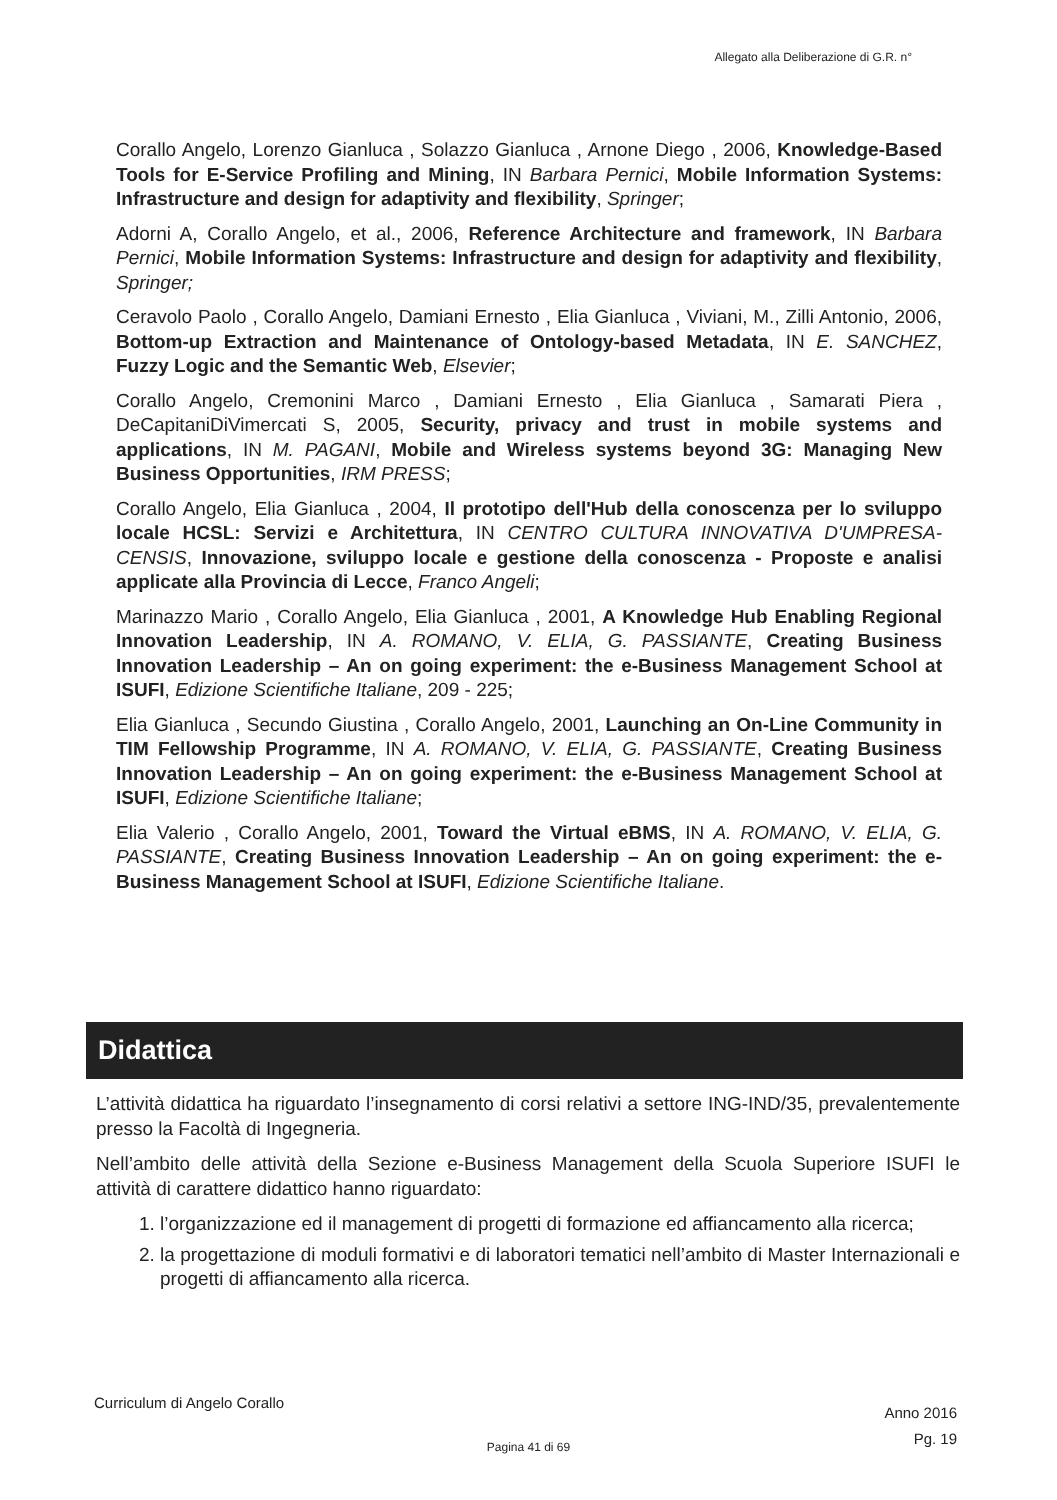Allegato alla Deliberazione di G.R. n°
Corallo Angelo, Lorenzo Gianluca , Solazzo Gianluca , Arnone Diego , 2006, Knowledge-Based Tools for E-Service Profiling and Mining, IN Barbara Pernici, Mobile Information Systems: Infrastructure and design for adaptivity and flexibility, Springer;
Adorni A, Corallo Angelo, et al., 2006, Reference Architecture and framework, IN Barbara Pernici, Mobile Information Systems: Infrastructure and design for adaptivity and flexibility, Springer;
Ceravolo Paolo , Corallo Angelo, Damiani Ernesto , Elia Gianluca , Viviani, M., Zilli Antonio, 2006, Bottom-up Extraction and Maintenance of Ontology-based Metadata, IN E. SANCHEZ, Fuzzy Logic and the Semantic Web, Elsevier;
Corallo Angelo, Cremonini Marco , Damiani Ernesto , Elia Gianluca , Samarati Piera , DeCapitaniDiVimercati S, 2005, Security, privacy and trust in mobile systems and applications, IN M. PAGANI, Mobile and Wireless systems beyond 3G: Managing New Business Opportunities, IRM PRESS;
Corallo Angelo, Elia Gianluca , 2004, Il prototipo dell'Hub della conoscenza per lo sviluppo locale HCSL: Servizi e Architettura, IN CENTRO CULTURA INNOVATIVA D'UMPRESA-CENSIS, Innovazione, sviluppo locale e gestione della conoscenza - Proposte e analisi applicate alla Provincia di Lecce, Franco Angeli;
Marinazzo Mario , Corallo Angelo, Elia Gianluca , 2001, A Knowledge Hub Enabling Regional Innovation Leadership, IN A. ROMANO, V. ELIA, G. PASSIANTE, Creating Business Innovation Leadership – An on going experiment: the e-Business Management School at ISUFI, Edizione Scientifiche Italiane, 209 - 225;
Elia Gianluca , Secundo Giustina , Corallo Angelo, 2001, Launching an On-Line Community in TIM Fellowship Programme, IN A. ROMANO, V. ELIA, G. PASSIANTE, Creating Business Innovation Leadership – An on going experiment: the e-Business Management School at ISUFI, Edizione Scientifiche Italiane;
Elia Valerio , Corallo Angelo, 2001, Toward the Virtual eBMS, IN A. ROMANO, V. ELIA, G. PASSIANTE, Creating Business Innovation Leadership – An on going experiment: the e-Business Management School at ISUFI, Edizione Scientifiche Italiane.
Didattica
L’attività didattica ha riguardato l’insegnamento di corsi relativi a settore ING-IND/35, prevalentemente presso la Facoltà di Ingegneria.
Nell’ambito delle attività della Sezione e-Business Management della Scuola Superiore ISUFI le attività di carattere didattico hanno riguardato:
1. l’organizzazione ed il management di progetti di formazione ed affiancamento alla ricerca;
2. la progettazione di moduli formativi e di laboratori tematici nell’ambito di Master Internazionali e progetti di affiancamento alla ricerca.
Curriculum di Angelo Corallo
Anno 2016
Pg. 19
Pagina 41 di 69